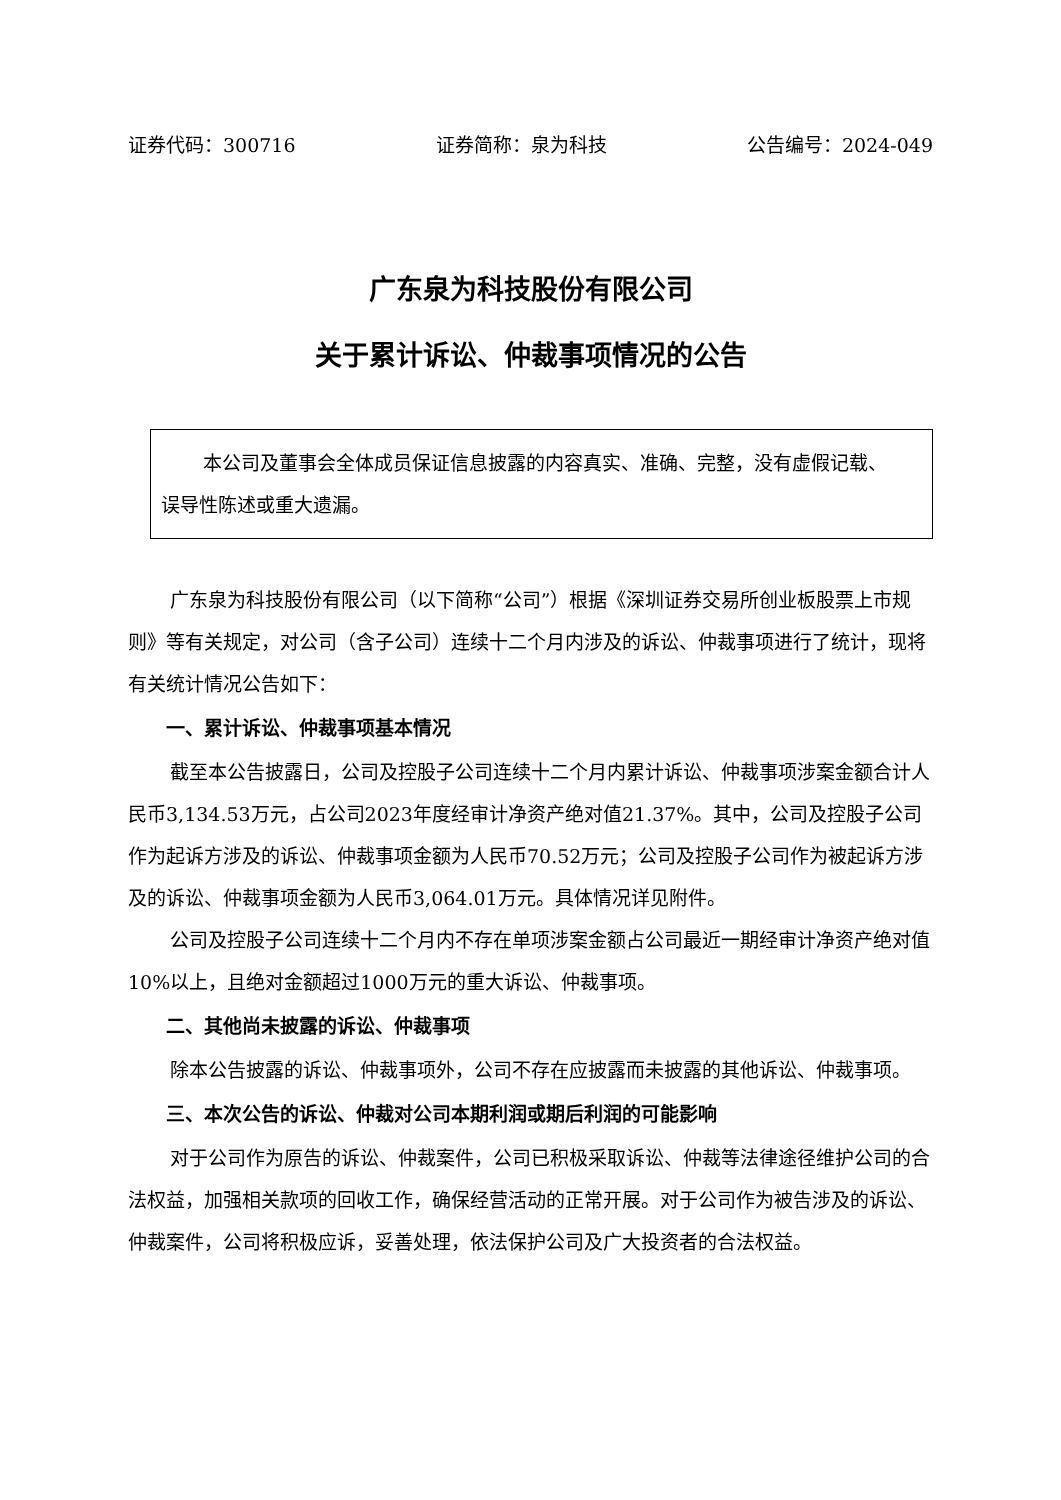证券代码：300716 证券简称：泉为科技 公告编号：2024-049
广东泉为科技股份有限公司
关于累计诉讼、仲裁事项情况的公告
本公司及董事会全体成员保证信息披露的内容真实、准确、完整，没有虚假记载、误导性陈述或重大遗漏。
广东泉为科技股份有限公司（以下简称“公司”）根据《深圳证券交易所创业板股票上市规则》等有关规定，对公司（含子公司）连续十二个月内涉及的诉讼、仲裁事项进行了统计，现将有关统计情况公告如下：
一、累计诉讼、仲裁事项基本情况
截至本公告披露日，公司及控股子公司连续十二个月内累计诉讼、仲裁事项涉案金额合计人民币3,134.53万元，占公司2023年度经审计净资产绝对值21.37%。其中，公司及控股子公司作为起诉方涉及的诉讼、仲裁事项金额为人民币70.52万元；公司及控股子公司作为被起诉方涉及的诉讼、仲裁事项金额为人民币3,064.01万元。具体情况详见附件。
公司及控股子公司连续十二个月内不存在单项涉案金额占公司最近一期经审计净资产绝对值10%以上，且绝对金额超过1000万元的重大诉讼、仲裁事项。
二、其他尚未披露的诉讼、仲裁事项
除本公告披露的诉讼、仲裁事项外，公司不存在应披露而未披露的其他诉讼、仲裁事项。
三、本次公告的诉讼、仲裁对公司本期利润或期后利润的可能影响
对于公司作为原告的诉讼、仲裁案件，公司已积极采取诉讼、仲裁等法律途径维护公司的合法权益，加强相关款项的回收工作，确保经营活动的正常开展。对于公司作为被告涉及的诉讼、仲裁案件，公司将积极应诉，妥善处理，依法保护公司及广大投资者的合法权益。